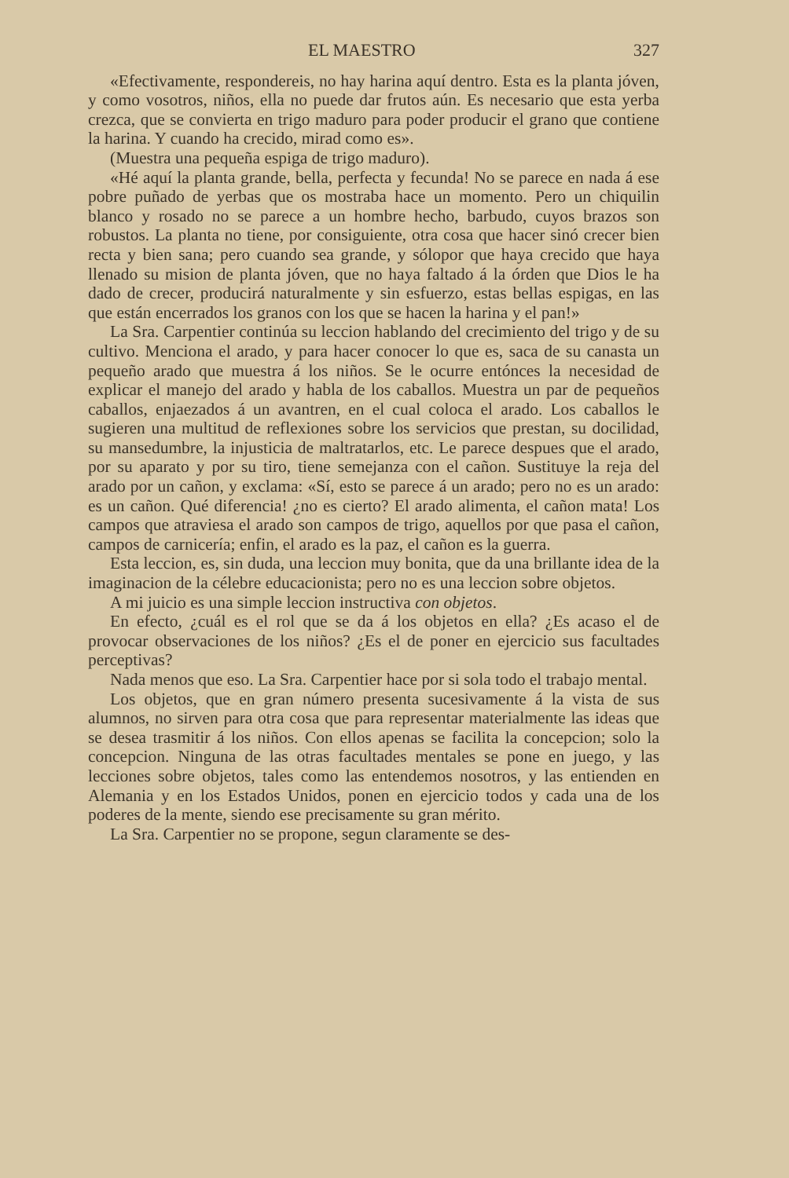EL MAESTRO 327
«Efectivamente, respondereis, no hay harina aquí dentro. Esta es la planta jóven, y como vosotros, niños, ella no puede dar frutos aún. Es necesario que esta yerba crezca, que se convierta en trigo maduro para poder producir el grano que contiene la harina. Y cuando ha crecido, mirad como es».
(Muestra una pequeña espiga de trigo maduro).
«Hé aquí la planta grande, bella, perfecta y fecunda! No se parece en nada á ese pobre puñado de yerbas que os mostraba hace un momento. Pero un chiquilin blanco y rosado no se parece a un hombre hecho, barbudo, cuyos brazos son robustos. La planta no tiene, por consiguiente, otra cosa que hacer sinó crecer bien recta y bien sana; pero cuando sea grande, y sólopor que haya crecido que haya llenado su mision de planta jóven, que no haya faltado á la órden que Dios le ha dado de crecer, producirá naturalmente y sin esfuerzo, estas bellas espigas, en las que están encerrados los granos con los que se hacen la harina y el pan!»
La Sra. Carpentier continúa su leccion hablando del crecimiento del trigo y de su cultivo. Menciona el arado, y para hacer conocer lo que es, saca de su canasta un pequeño arado que muestra á los niños. Se le ocurre entónces la necesidad de explicar el manejo del arado y habla de los caballos. Muestra un par de pequeños caballos, enjaezados á un avantren, en el cual coloca el arado. Los caballos le sugieren una multitud de reflexiones sobre los servicios que prestan, su docilidad, su mansedumbre, la injusticia de maltratarlos, etc. Le parece despues que el arado, por su aparato y por su tiro, tiene semejanza con el cañon. Sustituye la reja del arado por un cañon, y exclama: «Sí, esto se parece á un arado; pero no es un arado: es un cañon. Qué diferencia! ¿no es cierto? El arado alimenta, el cañon mata! Los campos que atraviesa el arado son campos de trigo, aquellos por que pasa el cañon, campos de carnicería; enfin, el arado es la paz, el cañon es la guerra.
Esta leccion, es, sin duda, una leccion muy bonita, que da una brillante idea de la imaginacion de la célebre educacionista; pero no es una leccion sobre objetos.
A mi juicio es una simple leccion instructiva con objetos.
En efecto, ¿cuál es el rol que se da á los objetos en ella? ¿Es acaso el de provocar observaciones de los niños? ¿Es el de poner en ejercicio sus facultades perceptivas?
Nada menos que eso. La Sra. Carpentier hace por si sola todo el trabajo mental.
Los objetos, que en gran número presenta sucesivamente á la vista de sus alumnos, no sirven para otra cosa que para representar materialmente las ideas que se desea trasmitir á los niños. Con ellos apenas se facilita la concepcion; solo la concepcion. Ninguna de las otras facultades mentales se pone en juego, y las lecciones sobre objetos, tales como las entendemos nosotros, y las entienden en Alemania y en los Estados Unidos, ponen en ejercicio todos y cada una de los poderes de la mente, siendo ese precisamente su gran mérito.
La Sra. Carpentier no se propone, segun claramente se des-